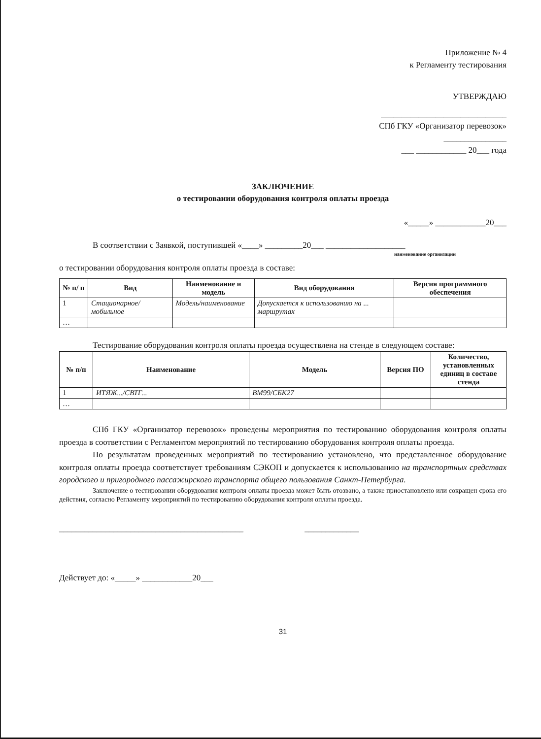Приложение № 4
к Регламенту тестирования
УТВЕРЖДАЮ
______________________________
СПб ГКУ «Организатор перевозок»
_______________
___ ____________ 20___ года
ЗАКЛЮЧЕНИЕ
о тестировании оборудования контроля оплаты проезда
«_____» ____________20___
В соответствии с Заявкой, поступившей «____» _________20___ ___________________
наименование организации
о тестировании оборудования контроля оплаты проезда в составе:
| № п/ п | Вид | Наименование и модель | Вид оборудования | Версия программного обеспечения |
| --- | --- | --- | --- | --- |
| 1 | Стационарное/ мобильное | Модель/наименование | Допускается к использованию на ... маршрутах | |
| … | | | | |
Тестирование оборудования контроля оплаты проезда осуществлена на стенде в следующем составе:
| № п/п | Наименование | Модель | Версия ПО | Количество, установленных единиц в составе стенда |
| --- | --- | --- | --- | --- |
| 1 | ИТЯЖ.../СВТГ... | ВМ99/СБК27 | | |
| … | | | | |
СПб ГКУ «Организатор перевозок» проведены мероприятия по тестированию оборудования контроля оплаты проезда в соответствии с Регламентом мероприятий по тестированию оборудования контроля оплаты проезда.
По результатам проведенных мероприятий по тестированию установлено, что представленное оборудование контроля оплаты проезда соответствует требованиям СЭКОП и допускается к использованию на транспортных средствах городского и пригородного пассажирского транспорта общего пользования Санкт-Петербурга.
Заключение о тестировании оборудования контроля оплаты проезда может быть отозвано, а также приостановлено или сокращен срока его действия, согласно Регламенту мероприятий по тестированию оборудования контроля оплаты проезда.
____________________________________________ _____________
Действует до: «_____» ____________20___
31